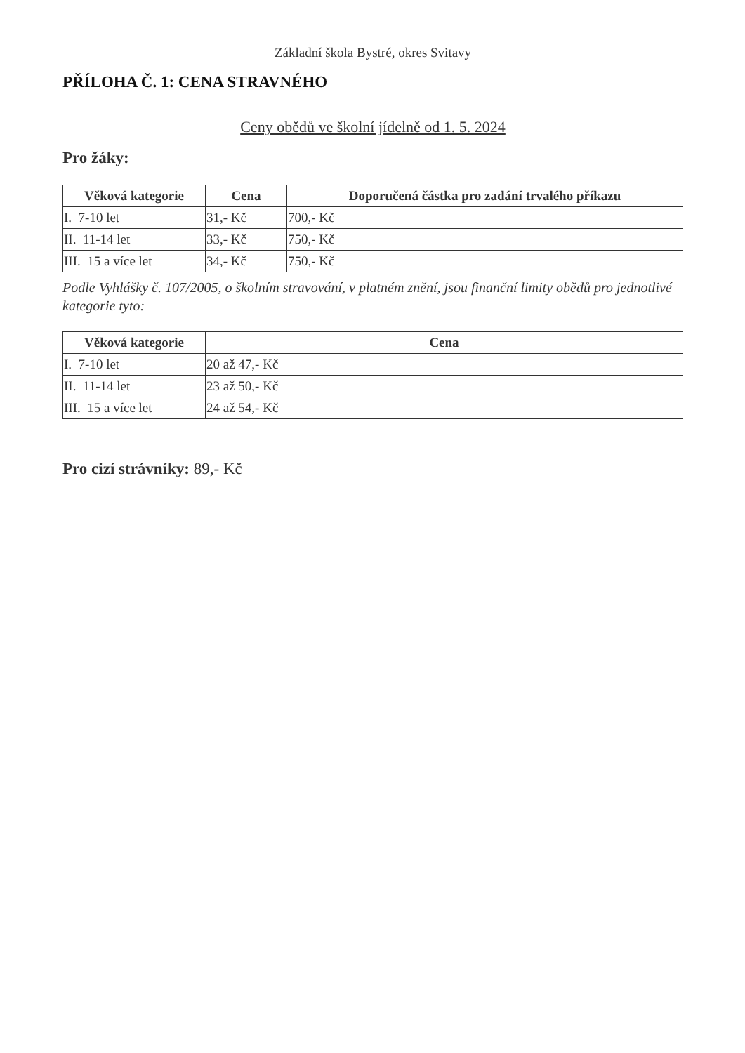Základní škola Bystré, okres Svitavy
PŘÍLOHA Č. 1: CENA STRAVNÉHO
Ceny obědů ve školní jídelně od 1. 5. 2024
Pro žáky:
| Věková kategorie | Cena | Doporučená částka pro zadání trvalého příkazu |
| --- | --- | --- |
| I. 7-10 let | 31,- Kč | 700,- Kč |
| II. 11-14 let | 33,- Kč | 750,- Kč |
| III. 15 a více let | 34,- Kč | 750,- Kč |
Podle Vyhlášky č. 107/2005, o školním stravování, v platném znění, jsou finanční limity obědů pro jednotlivé kategorie tyto:
| Věková kategorie | Cena |
| --- | --- |
| I. 7-10 let | 20 až 47,- Kč |
| II. 11-14 let | 23 až 50,- Kč |
| III. 15 a více let | 24 až 54,- Kč |
Pro cizí strávníky: 89,- Kč